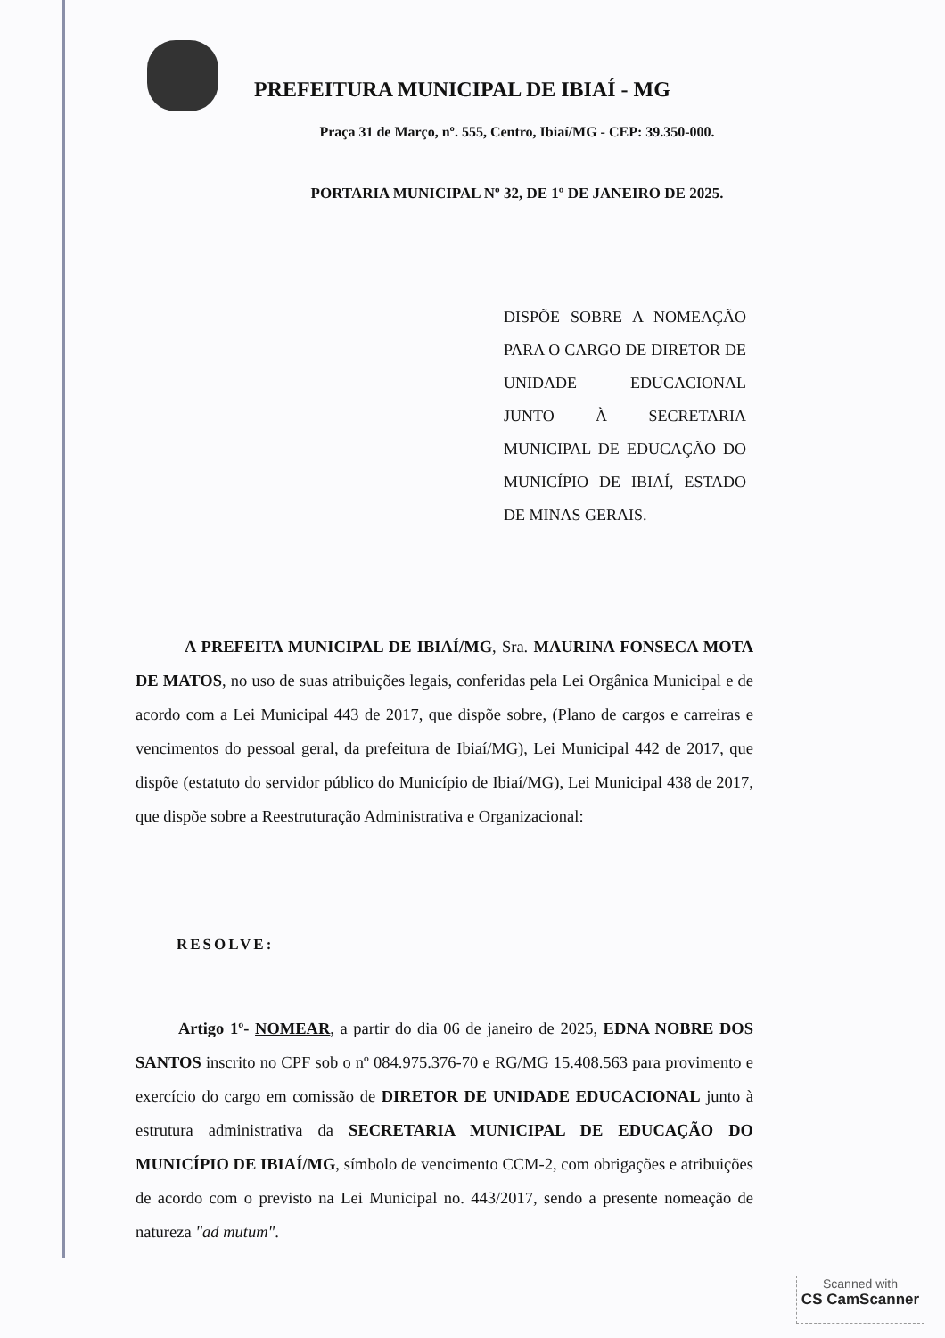PREFEITURA MUNICIPAL DE IBIAÍ - MG
Praça 31 de Março, nº. 555, Centro, Ibiaí/MG - CEP: 39.350-000.
PORTARIA MUNICIPAL Nº 32, DE 1º DE JANEIRO DE 2025.
DISPÕE SOBRE A NOMEAÇÃO PARA O CARGO DE DIRETOR DE UNIDADE EDUCACIONAL JUNTO À SECRETARIA MUNICIPAL DE EDUCAÇÃO DO MUNICÍPIO DE IBIAÍ, ESTADO DE MINAS GERAIS.
A PREFEITA MUNICIPAL DE IBIAÍ/MG, Sra. MAURINA FONSECA MOTA DE MATOS, no uso de suas atribuições legais, conferidas pela Lei Orgânica Municipal e de acordo com a Lei Municipal 443 de 2017, que dispõe sobre, (Plano de cargos e carreiras e vencimentos do pessoal geral, da prefeitura de Ibiaí/MG), Lei Municipal 442 de 2017, que dispõe (estatuto do servidor público do Município de Ibiaí/MG), Lei Municipal 438 de 2017, que dispõe sobre a Reestruturação Administrativa e Organizacional:
RESOLVE:
Artigo 1º- NOMEAR, a partir do dia 06 de janeiro de 2025, EDNA NOBRE DOS SANTOS inscrito no CPF sob o nº 084.975.376-70 e RG/MG 15.408.563 para provimento e exercício do cargo em comissão de DIRETOR DE UNIDADE EDUCACIONAL junto à estrutura administrativa da SECRETARIA MUNICIPAL DE EDUCAÇÃO DO MUNICÍPIO DE IBIAÍ/MG, símbolo de vencimento CCM-2, com obrigações e atribuições de acordo com o previsto na Lei Municipal no. 443/2017, sendo a presente nomeação de natureza "ad mutum".
Scanned with
CS CamScanner